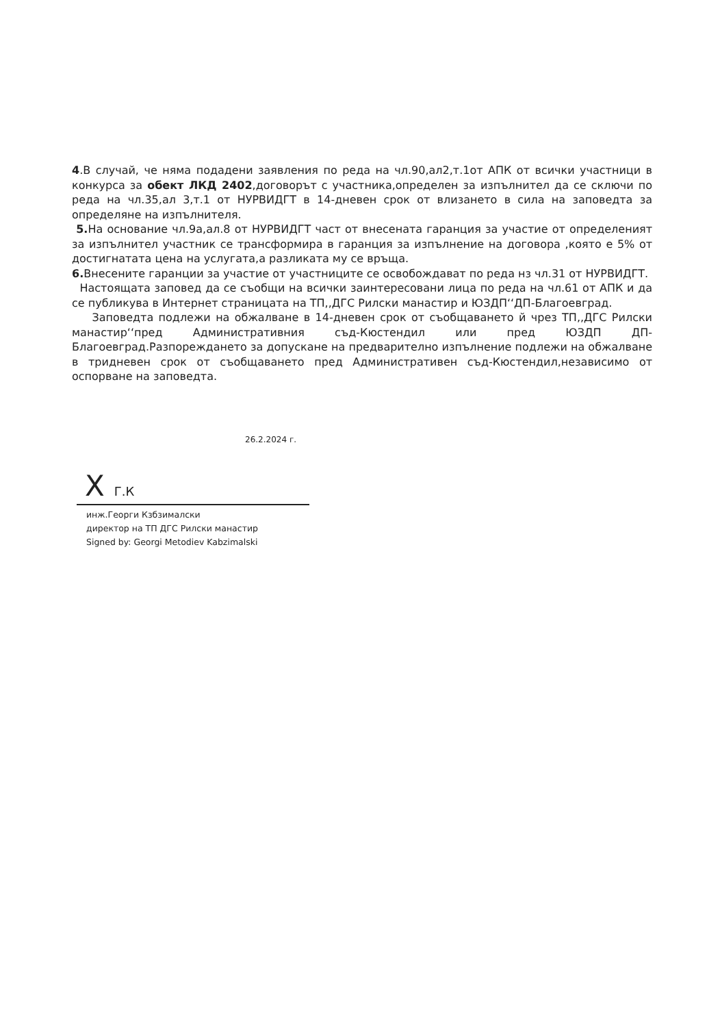4.В случай, че няма подадени заявления по реда на чл.90,ал2,т.1от АПК от всички участници в конкурса за обект ЛКД 2402,договорът с участника,определен за изпълнител да се сключи по реда на чл.35,ал 3,т.1 от НУРВИДГТ в 14-дневен срок от влизането в сила на заповедта за определяне на изпълнителя.
5. На основание чл.9а,ал.8 от НУРВИДГТ част от внесената гаранция за участие от определеният за изпълнител участник се трансформира в гаранция за изпълнение на договора ,която е 5% от достигнатата цена на услугата,а разликата му се връща.
6. Внесените гаранции за участие от участниците се освобождават по реда нз чл.31 от НУРВИДГТ.
Настоящата заповед да се съобщи на всички заинтересовани лица по реда на чл.61 от АПК и да се публикува в Интернет страницата на ТП,,ДГС Рилски манастир и ЮЗДП‘‘ДП-Благоевград.
Заповедта подлежи на обжалване в 14-дневен срок от съобщаването й чрез ТП,,ДГС Рилски манастир‘‘пред Административния съд-Кюстендил или пред ЮЗДП ДП-Благоевград.Разпореждането за допускане на предварително изпълнение подлежи на обжалване в тридневен срок от съобщаването пред Административен съд-Кюстендил,независимо от оспорване на заповедта.
26.2.2024 г.
X Г.К
инж.Георги Кзбзималски
директор на ТП ДГС Рилски манастир
Signed by: Georgi Metodiev Kabzimalski